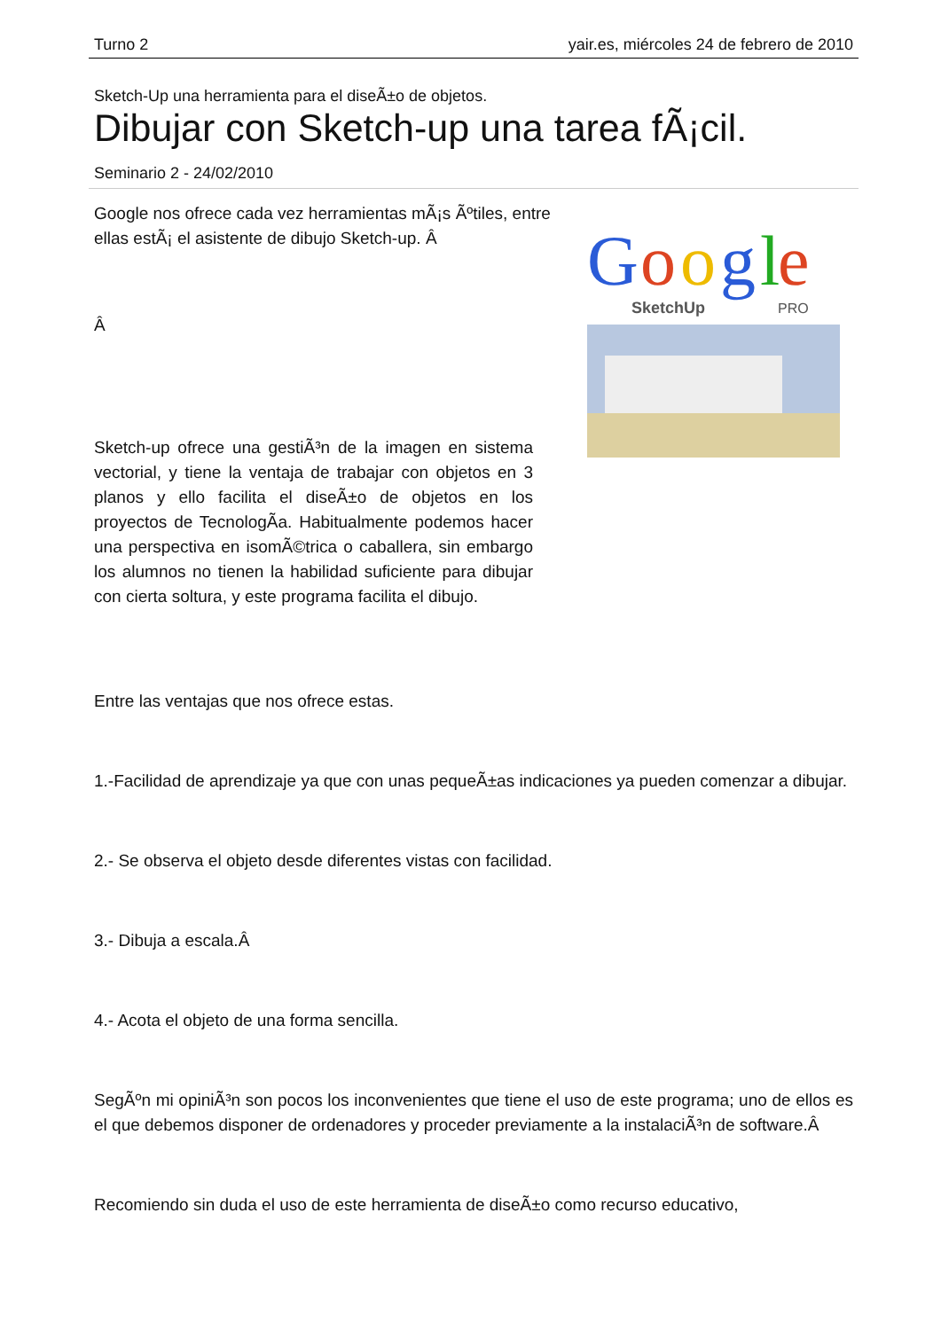Turno 2 yair.es, miércoles 24 de febrero de 2010
Sketch-Up una herramienta para el diseÃ±o de objetos.
Dibujar con Sketch-up una tarea fÃ¡cil.
Seminario 2 - 24/02/2010
G
o
o
g
l
e
SketchUp
PRO
Google nos ofrece cada vez herramientas mÃ¡s Ãºtiles, entre ellas estÃ¡ el asistente de dibujo Sketch-up. Â
Â
Sketch-up ofrece una gestiÃ³n de la imagen en sistema vectorial, y tiene la ventaja de trabajar con objetos en 3 planos y ello facilita el diseÃ±o de objetos en los proyectos de TecnologÃ­a. Habitualmente podemos hacer una perspectiva en isomÃ©trica o caballera, sin embargo los alumnos no tienen la habilidad suficiente para dibujar con cierta soltura, y este programa facilita el dibujo.
Entre las ventajas que nos ofrece estas.
1.-Facilidad de aprendizaje ya que con unas pequeÃ±as indicaciones ya pueden comenzar a dibujar.
2.- Se observa el objeto desde diferentes vistas con facilidad.
3.- Dibuja a escala.Â
4.- Acota el objeto de una forma sencilla.
SegÃºn mi opiniÃ³n son pocos los inconvenientes que tiene el uso de este programa; uno de ellos es el que debemos disponer de ordenadores y proceder previamente a la instalaciÃ³n de software.Â
Recomiendo sin duda el uso de este herramienta de diseÃ±o como recurso educativo,